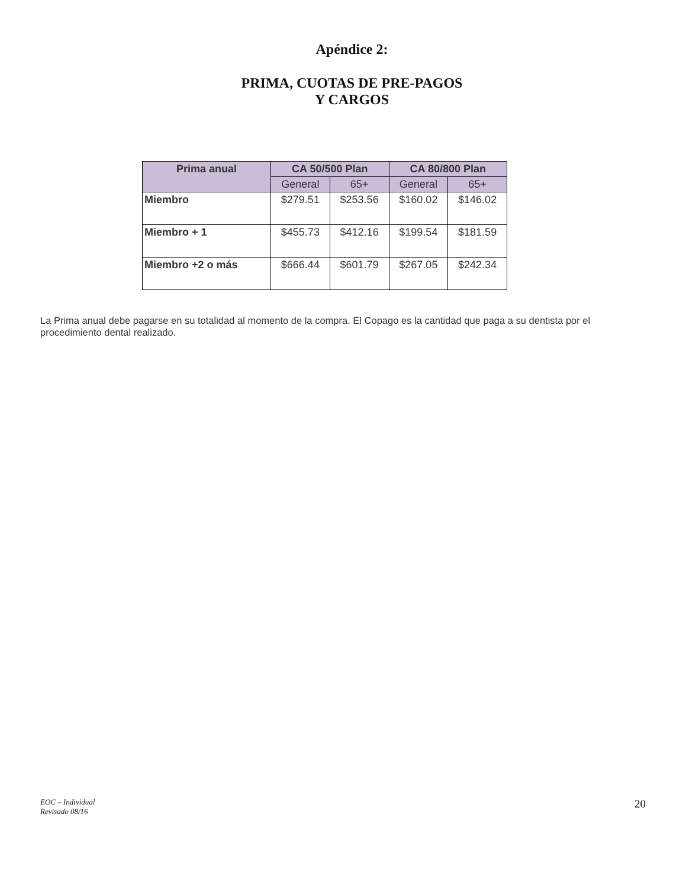Apéndice 2:
PRIMA, CUOTAS DE PRE-PAGOS
Y CARGOS
| Prima anual | CA 50/500 Plan | | CA 80/800 Plan | |
| --- | --- | --- | --- | --- |
| | General | 65+ | General | 65+ |
| Miembro | $279.51 | $253.56 | $160.02 | $146.02 |
| Miembro + 1 | $455.73 | $412.16 | $199.54 | $181.59 |
| Miembro +2 o más | $666.44 | $601.79 | $267.05 | $242.34 |
La Prima anual debe pagarse en su totalidad al momento de la compra. El Copago es la cantidad que paga a su dentista por el procedimiento dental realizado.
EOC – Individual
Revisado 08/16 20